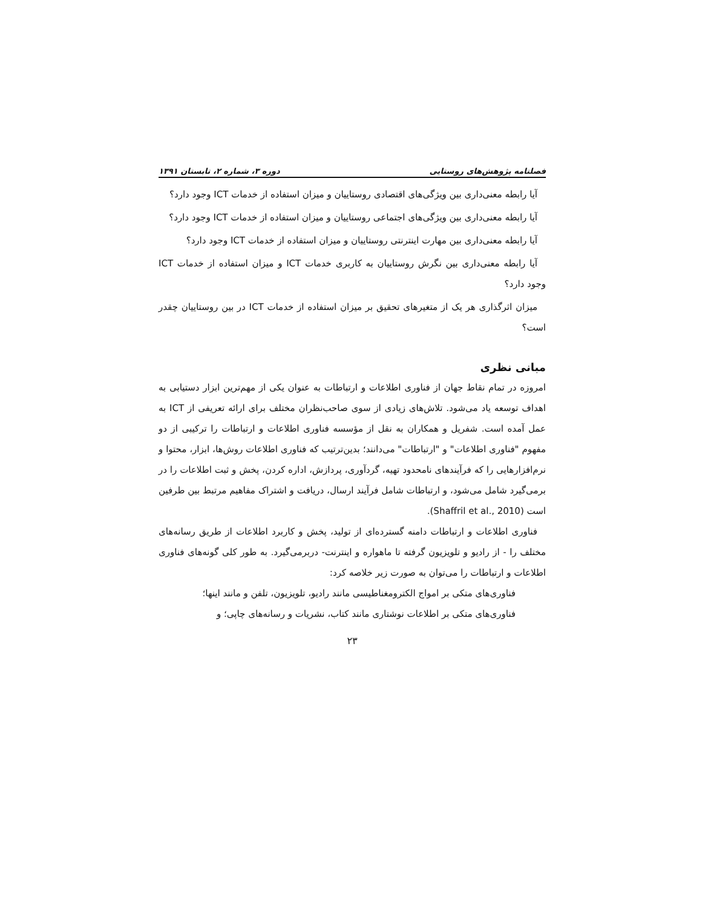فصلنامه پژوهش‌های روستایی دوره ۳، شماره ۲، تابستان ۱۳۹۱
آیا رابطه معنی‌داری بین ویژگی‌های اقتصادی روستاییان و میزان استفاده از خدمات ICT وجود دارد؟
آیا رابطه معنی‌داری بین ویژگی‌های اجتماعی روستاییان و میزان استفاده از خدمات ICT وجود دارد؟
آیا رابطه معنی‌داری بین مهارت اینترنتی روستاییان و میزان استفاده از خدمات ICT وجود دارد؟
آیا رابطه معنی‌داری بین نگرش روستاییان به کاربری خدمات ICT و میزان استفاده از خدمات ICT وجود دارد؟
میزان اثرگذاری هر یک از متغیرهای تحقیق بر میزان استفاده از خدمات ICT در بین روستاییان چقدر است؟
مبانی نظری
امروزه در تمام نقاط جهان از فناوری اطلاعات و ارتباطات به عنوان یکی از مهم‌ترین ابزار دستیابی به اهداف توسعه یاد می‌شود. تلاش‌های زیادی از سوی صاحب‌نظران مختلف برای ارائه تعریفی از ICT به عمل آمده است. شفریل و همکاران به نقل از مؤسسه فناوری اطلاعات و ارتباطات را ترکیبی از دو مفهوم "فناوری اطلاعات" و "ارتباطات" می‌دانند؛ بدین‌ترتیب که فناوری اطلاعات روش‌ها، ابزار، محتوا و نرم‌افزارهایی را که فرآیندهای نامحدود تهیه، گردآوری، پردازش، اداره کردن، پخش و ثبت اطلاعات را در برمی‌گیرد شامل می‌شود، و ارتباطات شامل فرآیند ارسال، دریافت و اشتراک مفاهیم مرتبط بین طرفین است (Shaffril et al., 2010).
فناوری اطلاعات و ارتباطات دامنه گسترده‌ای از تولید، پخش و کاربرد اطلاعات از طریق رسانه‌های مختلف را - از رادیو و تلویزیون گرفته تا ماهواره و اینترنت- دربرمی‌گیرد. به طور کلی گونه‌های فناوری اطلاعات و ارتباطات را می‌توان به صورت زیر خلاصه کرد:
فناوری‌های متکی بر امواج الکترومغناطیسی مانند رادیو، تلویزیون، تلفن و مانند اینها؛
فناوری‌های متکی بر اطلاعات نوشتاری مانند کتاب، نشریات و رسانه‌های چاپی؛ و
۲۳